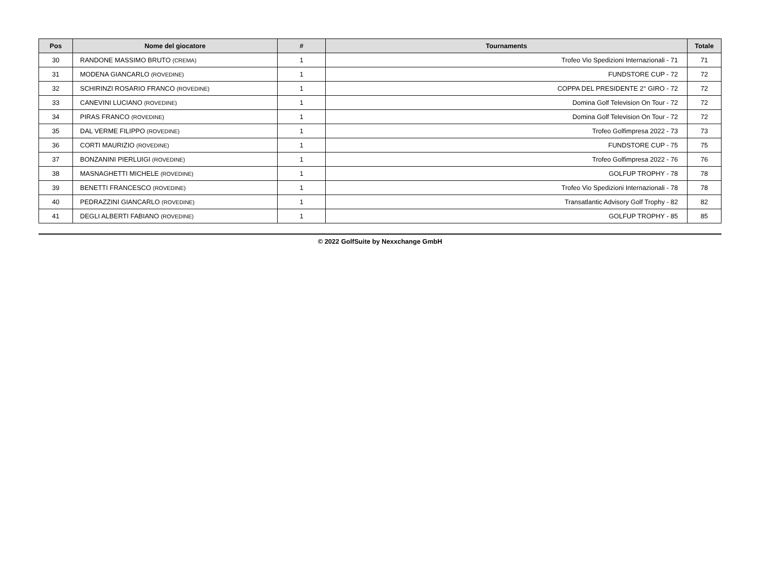| Pos | Nome del giocatore | # | Tournaments | Totale |
| --- | --- | --- | --- | --- |
| 30 | RANDONE MASSIMO BRUTO (CREMA) | 1 | Trofeo Vio Spedizioni Internazionali - 71 | 71 |
| 31 | MODENA GIANCARLO (ROVEDINE) | 1 | FUNDSTORE CUP - 72 | 72 |
| 32 | SCHIRINZI ROSARIO FRANCO (ROVEDINE) | 1 | COPPA DEL PRESIDENTE 2° GIRO - 72 | 72 |
| 33 | CANEVINI LUCIANO (ROVEDINE) | 1 | Domina Golf Television On Tour - 72 | 72 |
| 34 | PIRAS FRANCO (ROVEDINE) | 1 | Domina Golf Television On Tour - 72 | 72 |
| 35 | DAL VERME FILIPPO (ROVEDINE) | 1 | Trofeo Golfimpresa 2022 - 73 | 73 |
| 36 | CORTI MAURIZIO (ROVEDINE) | 1 | FUNDSTORE CUP - 75 | 75 |
| 37 | BONZANINI PIERLUIGI (ROVEDINE) | 1 | Trofeo Golfimpresa 2022 - 76 | 76 |
| 38 | MASNAGHETTI MICHELE (ROVEDINE) | 1 | GOLFUP TROPHY - 78 | 78 |
| 39 | BENETTI FRANCESCO (ROVEDINE) | 1 | Trofeo Vio Spedizioni Internazionali - 78 | 78 |
| 40 | PEDRAZZINI GIANCARLO (ROVEDINE) | 1 | Transatlantic Advisory Golf Trophy - 82 | 82 |
| 41 | DEGLI ALBERTI FABIANO (ROVEDINE) | 1 | GOLFUP TROPHY - 85 | 85 |
© 2022 GolfSuite by Nexxchange GmbH